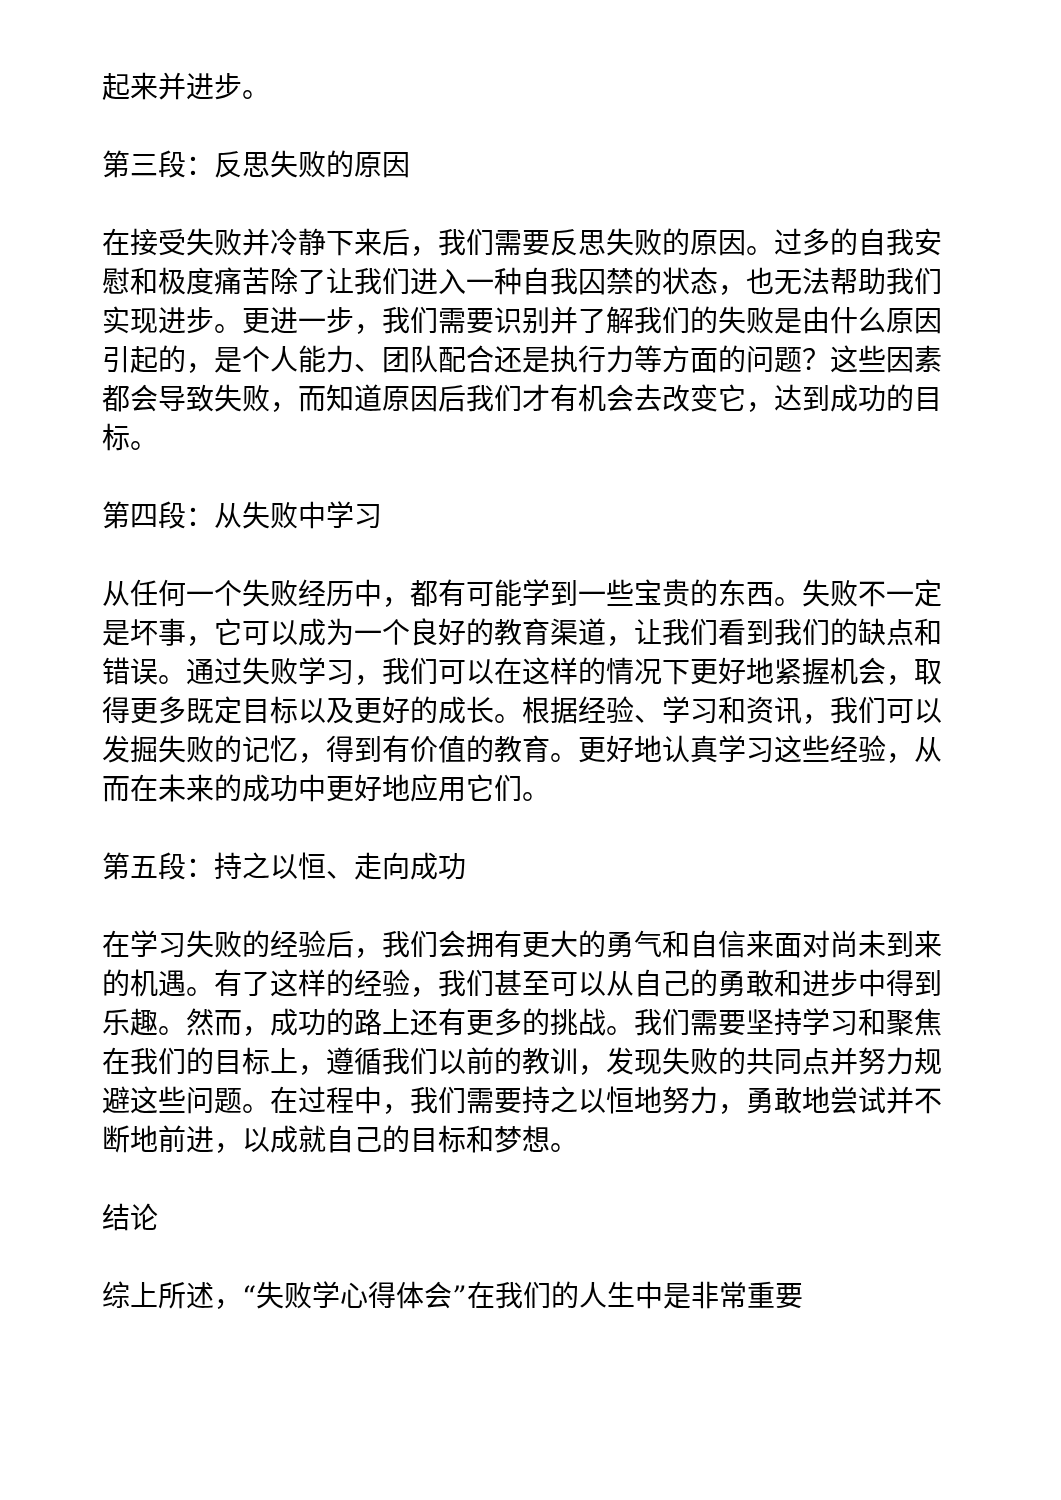起来并进步。
第三段：反思失败的原因
在接受失败并冷静下来后，我们需要反思失败的原因。过多的自我安慰和极度痛苦除了让我们进入一种自我囚禁的状态，也无法帮助我们实现进步。更进一步，我们需要识别并了解我们的失败是由什么原因引起的，是个人能力、团队配合还是执行力等方面的问题？这些因素都会导致失败，而知道原因后我们才有机会去改变它，达到成功的目标。
第四段：从失败中学习
从任何一个失败经历中，都有可能学到一些宝贵的东西。失败不一定是坏事，它可以成为一个良好的教育渠道，让我们看到我们的缺点和错误。通过失败学习，我们可以在这样的情况下更好地紧握机会，取得更多既定目标以及更好的成长。根据经验、学习和资讯，我们可以发掘失败的记忆，得到有价值的教育。更好地认真学习这些经验，从而在未来的成功中更好地应用它们。
第五段：持之以恒、走向成功
在学习失败的经验后，我们会拥有更大的勇气和自信来面对尚未到来的机遇。有了这样的经验，我们甚至可以从自己的勇敢和进步中得到乐趣。然而，成功的路上还有更多的挑战。我们需要坚持学习和聚焦在我们的目标上，遵循我们以前的教训，发现失败的共同点并努力规避这些问题。在过程中，我们需要持之以恒地努力，勇敢地尝试并不断地前进，以成就自己的目标和梦想。
结论
综上所述，“失败学心得体会”在我们的人生中是非常重要